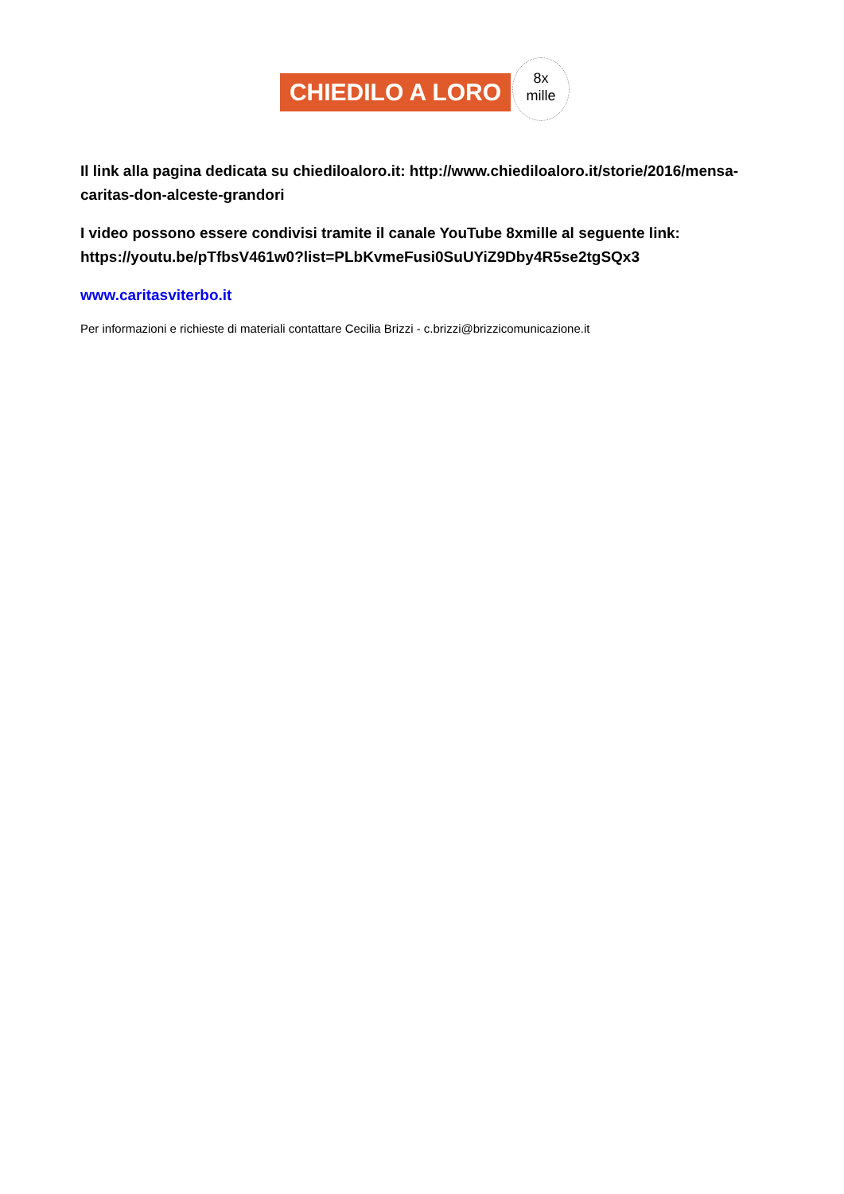CHIEDILO A LORO
8x
mille
Il link alla pagina dedicata su chiediloaloro.it: http://www.chiediloaloro.it/storie/2016/mensa-caritas-don-alceste-grandori
I video possono essere condivisi tramite il canale YouTube 8xmille al seguente link: https://youtu.be/pTfbsV461w0?list=PLbKvmeFusi0SuUYiZ9Dby4R5se2tgSQx3
www.caritasviterbo.it
Per informazioni e richieste di materiali contattare Cecilia Brizzi - c.brizzi@brizzicomunicazione.it